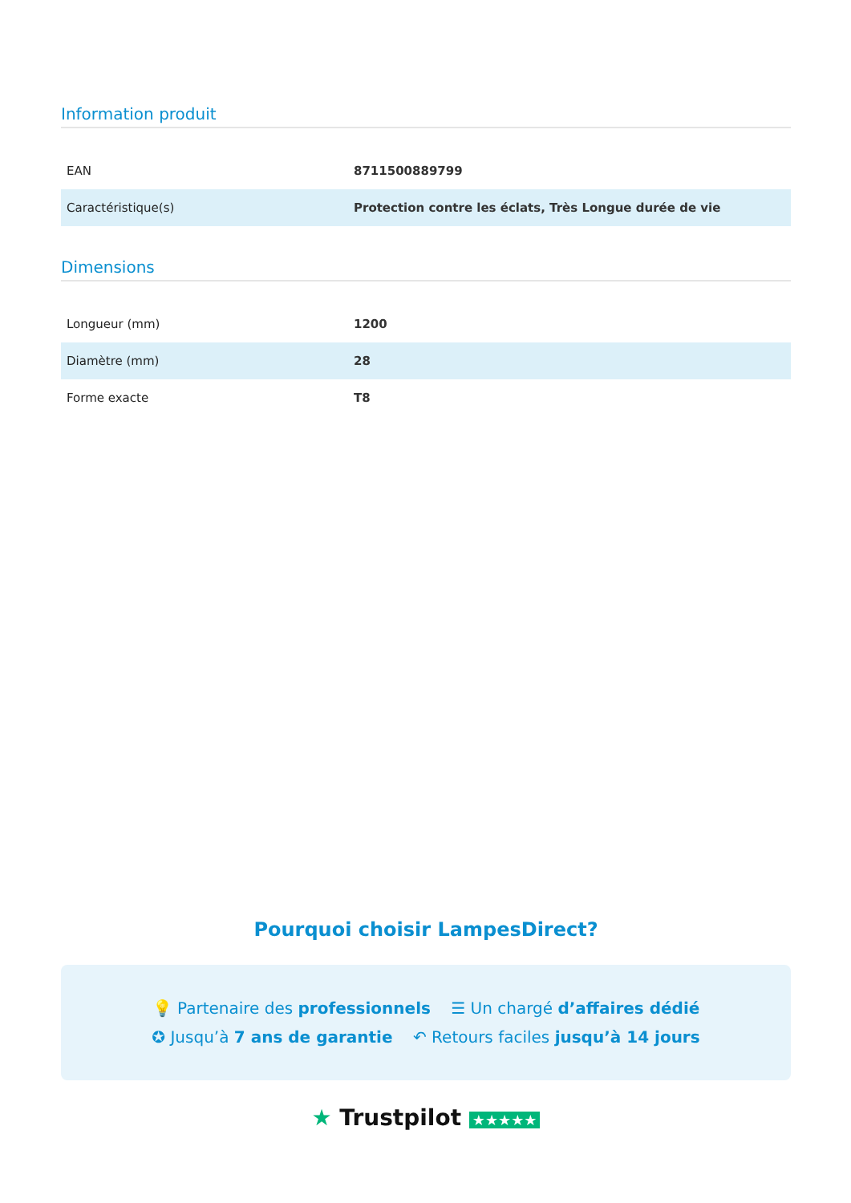Information produit
| EAN | 8711500889799 |
| Caractéristique(s) | Protection contre les éclats, Très Longue durée de vie |
Dimensions
| Longueur (mm) | 1200 |
| Diamètre (mm) | 28 |
| Forme exacte | T8 |
Pourquoi choisir LampesDirect?
💡 Partenaire des professionnels ☰ Un chargé d’affaires dédié
✪ Jusqu’à 7 ans de garantie ↶ Retours faciles jusqu’à 14 jours
★ Trustpilot ★★★★★